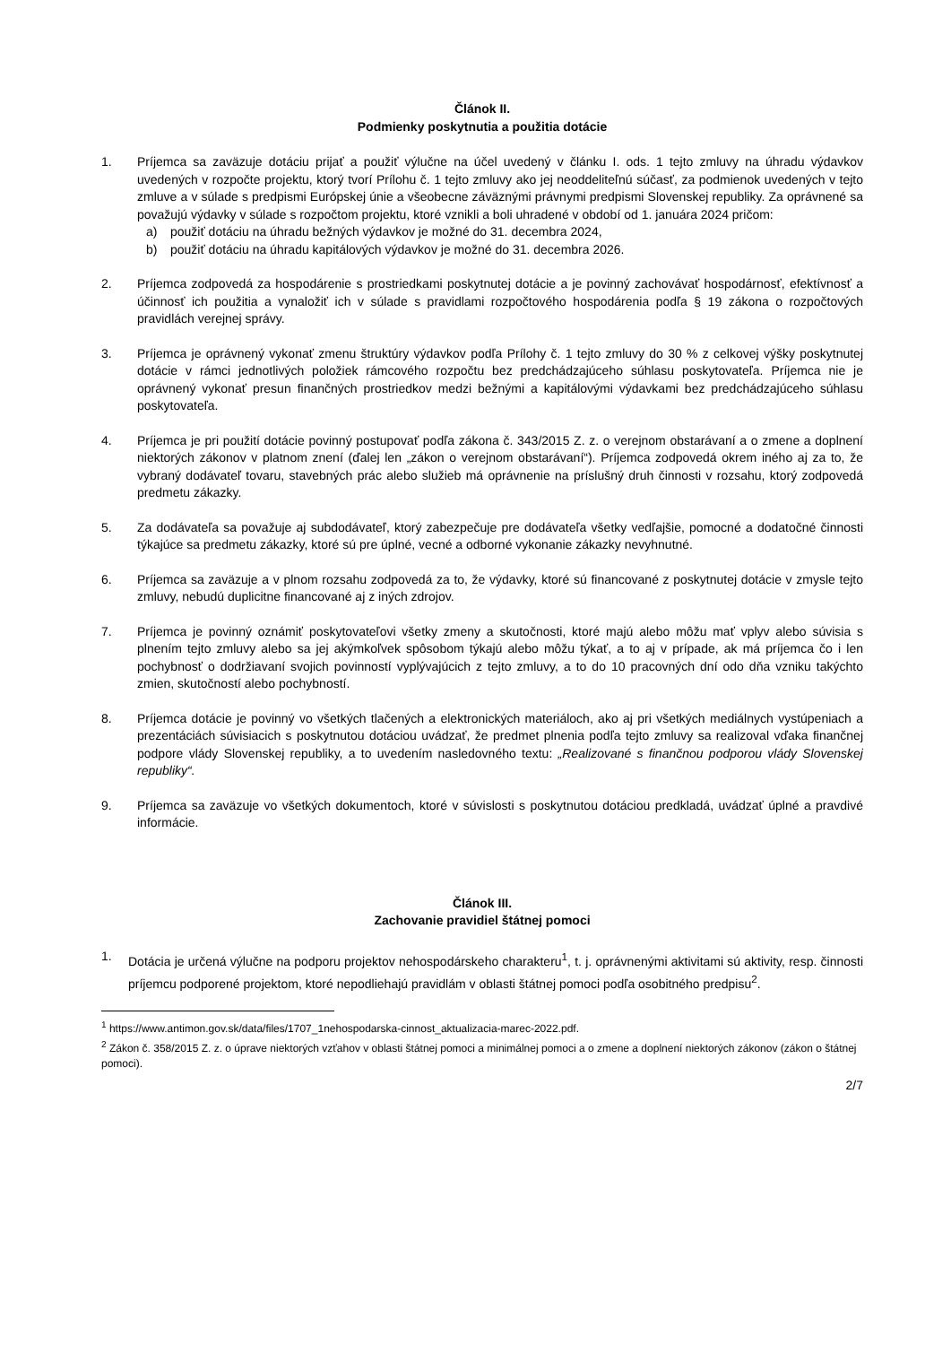Článok II.
Podmienky poskytnutia a použitia dotácie
1. Príjemca sa zaväzuje dotáciu prijať a použiť výlučne na účel uvedený v článku I. ods. 1 tejto zmluvy na úhradu výdavkov uvedených v rozpočte projektu, ktorý tvorí Prílohu č. 1 tejto zmluvy ako jej neoddeliteľnú súčasť, za podmienok uvedených v tejto zmluve a v súlade s predpismi Európskej únie a všeobecne záväznými právnymi predpismi Slovenskej republiky. Za oprávnené sa považujú výdavky v súlade s rozpočtom projektu, ktoré vznikli a boli uhradené v období od 1. januára 2024 pričom:
a) použiť dotáciu na úhradu bežných výdavkov je možné do 31. decembra 2024,
b) použiť dotáciu na úhradu kapitálových výdavkov je možné do 31. decembra 2026.
2. Príjemca zodpovedá za hospodárenie s prostriedkami poskytnutej dotácie a je povinný zachovávať hospodárnosť, efektívnosť a účinnosť ich použitia a vynaložiť ich v súlade s pravidlami rozpočtového hospodárenia podľa § 19 zákona o rozpočtových pravidlách verejnej správy.
3. Príjemca je oprávnený vykonať zmenu štruktúry výdavkov podľa Prílohy č. 1 tejto zmluvy do 30 % z celkovej výšky poskytnutej dotácie v rámci jednotlivých položiek rámcového rozpočtu bez predchádzajúceho súhlasu poskytovateľa. Príjemca nie je oprávnený vykonať presun finančných prostriedkov medzi bežnými a kapitálovými výdavkami bez predchádzajúceho súhlasu poskytovateľa.
4. Príjemca je pri použití dotácie povinný postupovať podľa zákona č. 343/2015 Z. z. o verejnom obstarávaní a o zmene a doplnení niektorých zákonov v platnom znení (ďalej len „zákon o verejnom obstarávaní“). Príjemca zodpovedá okrem iného aj za to, že vybraný dodávateľ tovaru, stavebných prác alebo služieb má oprávnenie na príslušný druh činnosti v rozsahu, ktorý zodpovedá predmetu zákazky.
5. Za dodávateľa sa považuje aj subdodávateľ, ktorý zabezpečuje pre dodávateľa všetky vedľajšie, pomocné a dodatočné činnosti týkajúce sa predmetu zákazky, ktoré sú pre úplné, vecné a odborné vykonanie zákazky nevyhnutné.
6. Príjemca sa zaväzuje a v plnom rozsahu zodpovedá za to, že výdavky, ktoré sú financované z poskytnutej dotácie v zmysle tejto zmluvy, nebudú duplicitne financované aj z iných zdrojov.
7. Príjemca je povinný oznámiť poskytovateľovi všetky zmeny a skutočnosti, ktoré majú alebo môžu mať vplyv alebo súvisia s plnením tejto zmluvy alebo sa jej akýmkoľvek spôsobom týkajú alebo môžu týkať, a to aj v prípade, ak má príjemca čo i len pochybnosť o dodržiavaní svojich povinností vyplývajúcich z tejto zmluvy, a to do 10 pracovných dní odo dňa vzniku takýchto zmien, skutočností alebo pochybností.
8. Príjemca dotácie je povinný vo všetkých tlačených a elektronických materiáloch, ako aj pri všetkých mediálnych vystúpeniach a prezentáciách súvisiacich s poskytnutou dotáciou uvádzať, že predmet plnenia podľa tejto zmluvy sa realizoval vďaka finančnej podpore vlády Slovenskej republiky, a to uvedením nasledovného textu: „Realizované s finančnou podporou vlády Slovenskej republiky“.
9. Príjemca sa zaväzuje vo všetkých dokumentoch, ktoré v súvislosti s poskytnutou dotáciou predkladá, uvádzať úplné a pravdivé informácie.
Článok III.
Zachovanie pravidiel štátnej pomoci
1. Dotácia je určená výlučne na podporu projektov nehospodárskeho charakteru<sup>1</sup>, t. j. oprávnenými aktivitami sú aktivity, resp. činnosti príjemcu podporené projektom, ktoré nepodliehajú pravidlám v oblasti štátnej pomoci podľa osobitného predpisu<sup>2</sup>.
<sup>1</sup> https://www.antimon.gov.sk/data/files/1707_1nehospodarska-cinnost_aktualizacia-marec-2022.pdf.
<sup>2</sup> Zákon č. 358/2015 Z. z. o úprave niektorých vzťahov v oblasti štátnej pomoci a minimálnej pomoci a o zmene a doplnení niektorých zákonov (zákon o štátnej pomoci).
2/7